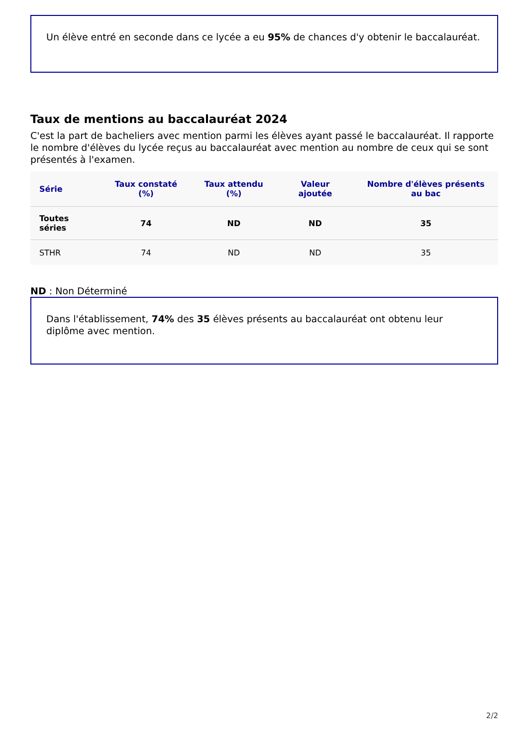Un élève entré en seconde dans ce lycée a eu 95% de chances d'y obtenir le baccalauréat.
Taux de mentions au baccalauréat 2024
C'est la part de bacheliers avec mention parmi les élèves ayant passé le baccalauréat. Il rapporte le nombre d'élèves du lycée reçus au baccalauréat avec mention au nombre de ceux qui se sont présentés à l'examen.
| Série | Taux constaté (%) | Taux attendu (%) | Valeur ajoutée | Nombre d'élèves présents au bac |
| --- | --- | --- | --- | --- |
| Toutes séries | 74 | ND | ND | 35 |
| STHR | 74 | ND | ND | 35 |
ND : Non Déterminé
Dans l'établissement, 74% des 35 élèves présents au baccalauréat ont obtenu leur diplôme avec mention.
2/2